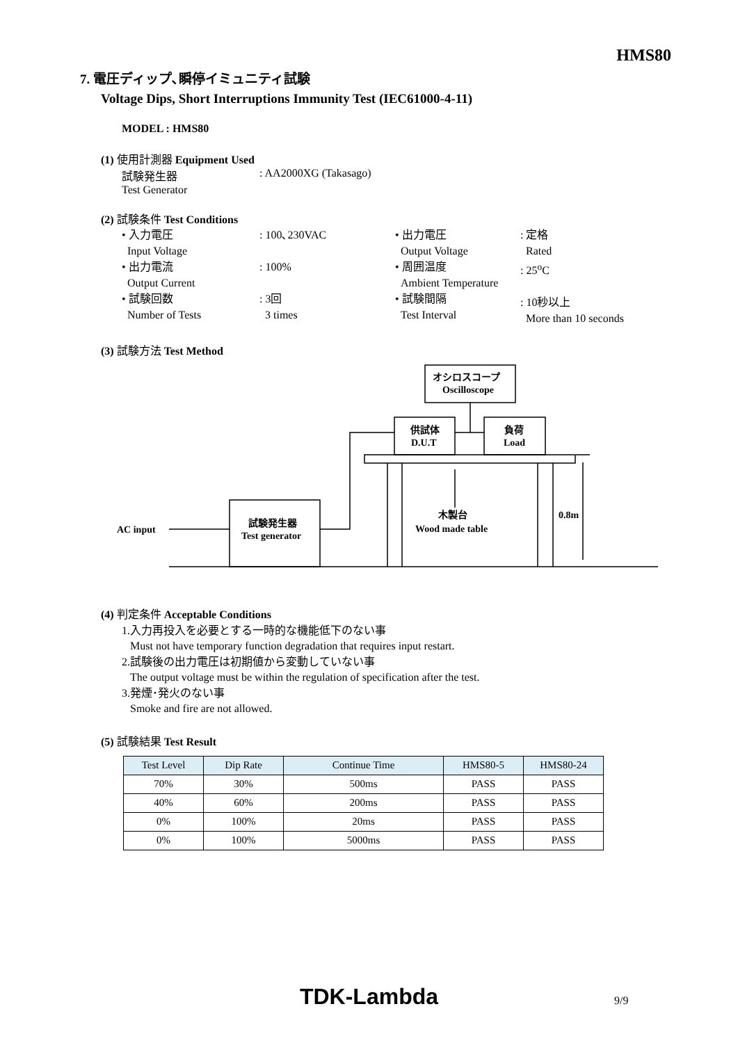HMS80
7. 電圧ディップ､瞬停イミュニティ試験
Voltage Dips, Short Interruptions Immunity Test (IEC61000-4-11)
MODEL : HMS80
(1) 使用計測器 Equipment Used
試験発生器
Test Generator
: AA2000XG (Takasago)
(2) 試験条件 Test Conditions
• 入力電圧
Input Voltage
• 出力電流
Output Current
• 試験回数
Number of Tests
: 100､230VAC
: 100%
: 3回
3 times
• 出力電圧
Output Voltage
• 周囲温度
Ambient Temperature
• 試験間隔
Test Interval
: 定格
Rated
: 25<sup>o</sup>C
: 10秒以上
More than 10 seconds
(3) 試験方法 Test Method
オシロスコープ
Oscilloscope
供試体
D.U.T
負荷
Load
試験発生器
Test generator
AC input
木製台
Wood made table
0.8m
(4) 判定条件 Acceptable Conditions
1.入力再投入を必要とする一時的な機能低下のない事
Must not have temporary function degradation that requires input restart.
2.試験後の出力電圧は初期値から変動していない事
The output voltage must be within the regulation of specification after the test.
3.発煙･発火のない事
Smoke and fire are not allowed.
(5) 試験結果 Test Result
| Test Level | Dip Rate | Continue Time | HMS80-5 | HMS80-24 |
| --- | --- | --- | --- | --- |
| 70% | 30% | 500ms | PASS | PASS |
| 40% | 60% | 200ms | PASS | PASS |
| 0% | 100% | 20ms | PASS | PASS |
| 0% | 100% | 5000ms | PASS | PASS |
TDK-Lambda 9/9